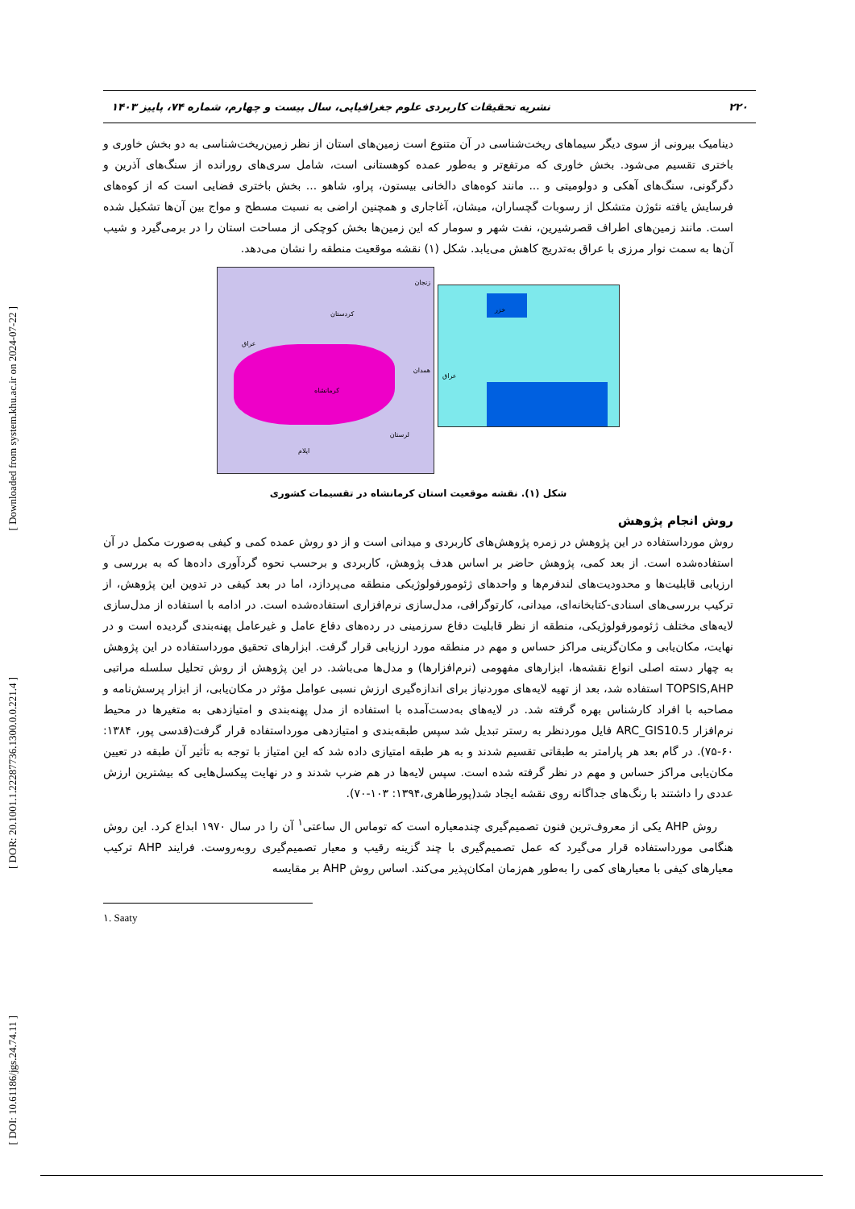[ Downloaded from system.khu.ac.ir on 2024-07-22 ]
[ DOR: 20.1001.1.22287736.1300.0.0.221.4 ]
[ DOI: 10.61186/jgs.24.74.11 ]
۲۲۰ نشریه تحقیقات کاربردی علوم جغرافیایی، سال بیست و چهارم، شماره ۷۴، پاییز ۱۴۰۳
دینامیک بیرونی از سوی دیگر سیماهای ریخت‌شناسی در آن متنوع است زمین‌های استان از نظر زمین‌ریخت‌شناسی به دو بخش خاوری و باختری تقسیم می‌شود. بخش خاوری که مرتفع‌تر و به‌طور عمده کوهستانی است، شامل سری‌های رورانده از سنگ‌های آذرین و دگرگونی، سنگ‌های آهکی و دولومیتی و ... مانند کوه‌های دالخانی بیستون، پراو، شاهو ... بخش باختری فضایی است که از کوه‌های فرسایش یافته نئوژن متشکل از رسوبات گچساران، میشان، آغاجاری و همچنین اراضی به نسبت مسطح و مواج بین آن‌ها تشکیل شده است. مانند زمین‌های اطراف قصرشیرین، نفت شهر و سومار که این زمین‌ها بخش کوچکی از مساحت استان را در برمی‌گیرد و شیب آن‌ها به سمت نوار مرزی با عراق به‌تدریج کاهش می‌یابد. شکل (۱) نقشه موقعیت منطقه را نشان می‌دهد.
زنجان
کردستان
عراق
همدان
کرمانشاه
لرستان
ایلام
خزر
عراق
شکل (۱). نقشه موقعیت استان کرمانشاه در تقسیمات کشوری
روش انجام پژوهش
روش مورداستفاده در این پژوهش در زمره پژوهش‌های کاربردی و میدانی است و از دو روش عمده کمی و کیفی به‌صورت مکمل در آن استفاده‌شده است. از بعد کمی، پژوهش حاضر بر اساس هدف پژوهش، کاربردی و برحسب نحوه گردآوری داده‌ها که به بررسی و ارزیابی قابلیت‌ها و محدودیت‌های لندفرم‌ها و واحدهای ژئومورفولوژیکی منطقه می‌پردازد، اما در بعد کیفی در تدوین این پژوهش، از ترکیب بررسی‌های اسنادی-کتابخانه‌ای، میدانی، کارتوگرافی، مدل‌سازی نرم‌افزاری استفاده‌شده است. در ادامه با استفاده از مدل‌سازی لایه‌های مختلف ژئومورفولوژیکی، منطقه از نظر قابلیت دفاع سرزمینی در رده‌های دفاع عامل و غیرعامل پهنه‌بندی گردیده است و در نهایت، مکان‌یابی و مکان‌گزینی مراکز حساس و مهم در منطقه مورد ارزیابی قرار گرفت. ابزارهای تحقیق مورداستفاده در این پژوهش به چهار دسته اصلی انواع نقشه‌ها، ابزارهای مفهومی (نرم‌افزارها) و مدل‌ها می‌باشد. در این پژوهش از روش تحلیل سلسله مراتبی TOPSIS,AHP استفاده شد، بعد از تهیه لایه‌های موردنیاز برای اندازه‌گیری ارزش نسبی عوامل مؤثر در مکان‌یابی، از ابزار پرسش‌نامه و مصاحبه با افراد کارشناس بهره گرفته شد. در لایه‌های به‌دست‌آمده با استفاده از مدل پهنه‌بندی و امتیازدهی به متغیرها در محیط نرم‌افزار ARC_GIS10.5 فایل موردنظر به رستر تبدیل شد سپس طبقه‌بندی و امتیازدهی مورداستفاده قرار گرفت(قدسی پور، ۱۳۸۴: ۶۰-۷۵). در گام بعد هر پارامتر به طبقاتی تقسیم شدند و به هر طبقه امتیازی داده شد که این امتیاز با توجه به تأثیر آن طبقه در تعیین مکان‌یابی مراکز حساس و مهم در نظر گرفته شده است. سپس لایه‌ها در هم ضرب شدند و در نهایت پیکسل‌هایی که بیشترین ارزش عددی را داشتند با رنگ‌های جداگانه روی نقشه ایجاد شد(پورطاهری،۱۳۹۴: ۱۰۳-۷۰).
روش AHP یکی از معروف‌ترین فنون تصمیم‌گیری چندمعیاره است که توماس ال ساعتی<sup>۱</sup> آن را در سال ۱۹۷۰ ابداع کرد. این روش هنگامی مورداستفاده قرار می‌گیرد که عمل تصمیم‌گیری با چند گزینه رقیب و معیار تصمیم‌گیری روبه‌روست. فرایند AHP ترکیب معیارهای کیفی با معیارهای کمی را به‌طور هم‌زمان امکان‌پذیر می‌کند. اساس روش AHP بر مقایسه
۱. Saaty